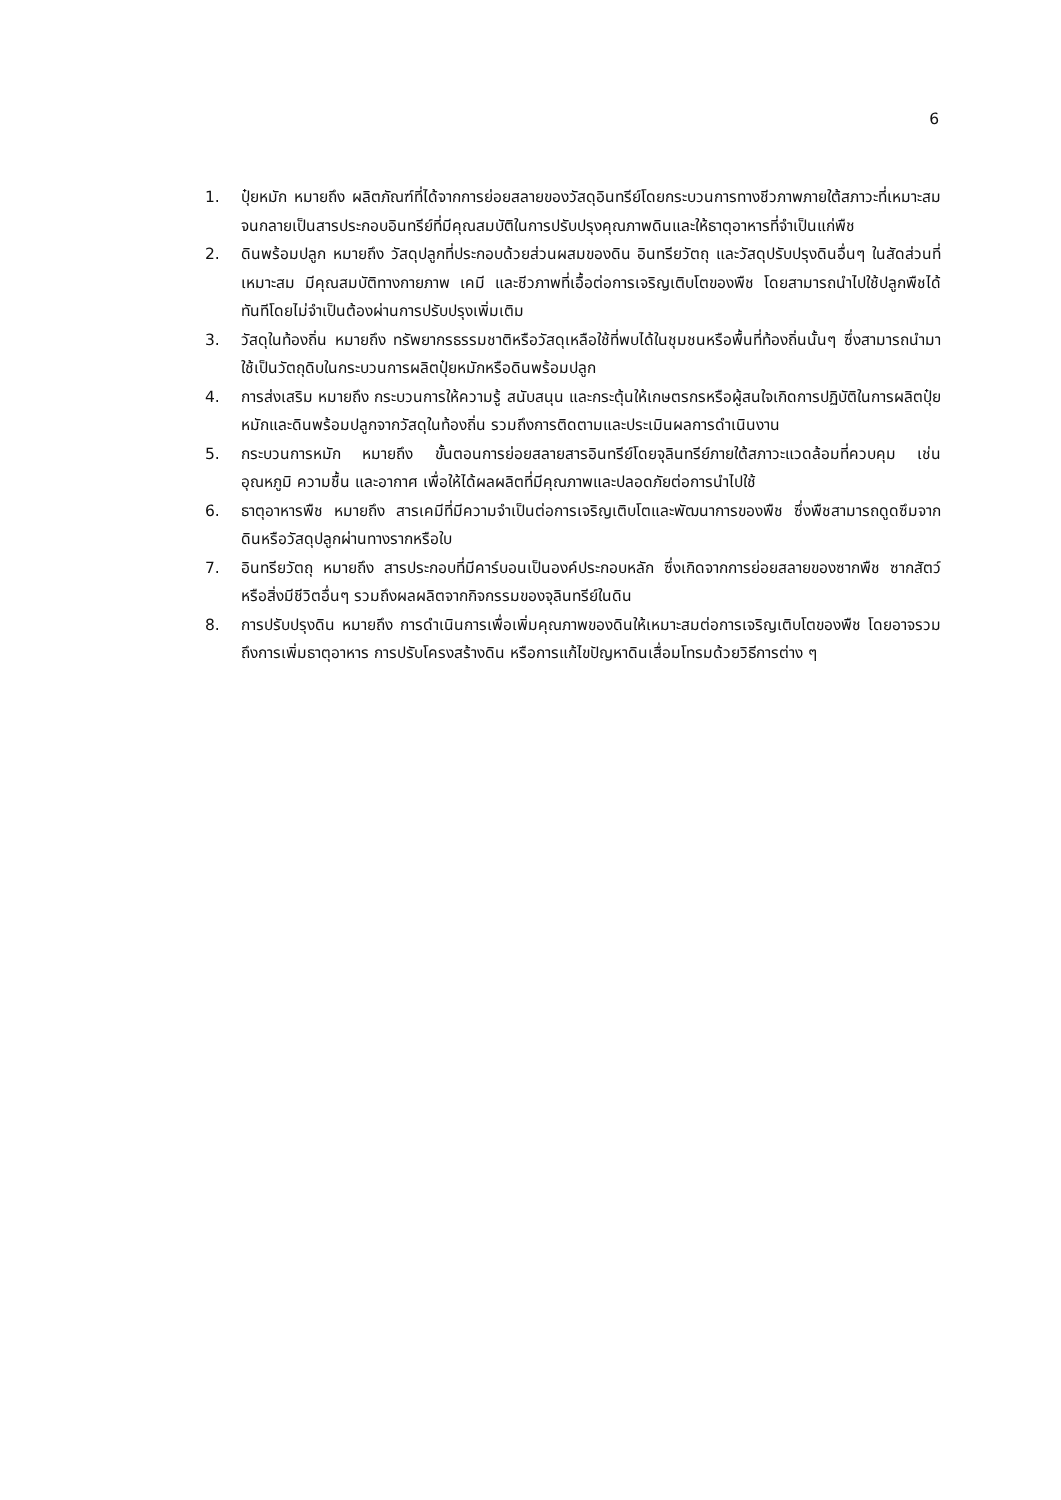6
1. ปุ๋ยหมัก หมายถึง ผลิตภัณฑ์ที่ได้จากการย่อยสลายของวัสดุอินทรีย์โดยกระบวนการทางชีวภาพภายใต้สภาวะที่เหมาะสม จนกลายเป็นสารประกอบอินทรีย์ที่มีคุณสมบัติในการปรับปรุงคุณภาพดินและให้ธาตุอาหารที่จำเป็นแก่พืช
2. ดินพร้อมปลูก หมายถึง วัสดุปลูกที่ประกอบด้วยส่วนผสมของดิน อินทรียวัตถุ และวัสดุปรับปรุงดินอื่นๆ ในสัดส่วนที่เหมาะสม มีคุณสมบัติทางกายภาพ เคมี และชีวภาพที่เอื้อต่อการเจริญเติบโตของพืช โดยสามารถนำไปใช้ปลูกพืชได้ทันทีโดยไม่จำเป็นต้องผ่านการปรับปรุงเพิ่มเติม
3. วัสดุในท้องถิ่น หมายถึง ทรัพยากรธรรมชาติหรือวัสดุเหลือใช้ที่พบได้ในชุมชนหรือพื้นที่ท้องถิ่นนั้นๆ ซึ่งสามารถนำมาใช้เป็นวัตถุดิบในกระบวนการผลิตปุ๋ยหมักหรือดินพร้อมปลูก
4. การส่งเสริม หมายถึง กระบวนการให้ความรู้ สนับสนุน และกระตุ้นให้เกษตรกรหรือผู้สนใจเกิดการปฏิบัติในการผลิตปุ๋ยหมักและดินพร้อมปลูกจากวัสดุในท้องถิ่น รวมถึงการติดตามและประเมินผลการดำเนินงาน
5. กระบวนการหมัก หมายถึง ขั้นตอนการย่อยสลายสารอินทรีย์โดยจุลินทรีย์ภายใต้สภาวะแวดล้อมที่ควบคุม เช่น อุณหภูมิ ความชื้น และอากาศ เพื่อให้ได้ผลผลิตที่มีคุณภาพและปลอดภัยต่อการนำไปใช้
6. ธาตุอาหารพืช หมายถึง สารเคมีที่มีความจำเป็นต่อการเจริญเติบโตและพัฒนาการของพืช ซึ่งพืชสามารถดูดซึมจากดินหรือวัสดุปลูกผ่านทางรากหรือใบ
7. อินทรียวัตถุ หมายถึง สารประกอบที่มีคาร์บอนเป็นองค์ประกอบหลัก ซึ่งเกิดจากการย่อยสลายของซากพืช ซากสัตว์ หรือสิ่งมีชีวิตอื่นๆ รวมถึงผลผลิตจากกิจกรรมของจุลินทรีย์ในดิน
8. การปรับปรุงดิน หมายถึง การดำเนินการเพื่อเพิ่มคุณภาพของดินให้เหมาะสมต่อการเจริญเติบโตของพืช โดยอาจรวมถึงการเพิ่มธาตุอาหาร การปรับโครงสร้างดิน หรือการแก้ไขปัญหาดินเสื่อมโทรมด้วยวิธีการต่าง ๆ